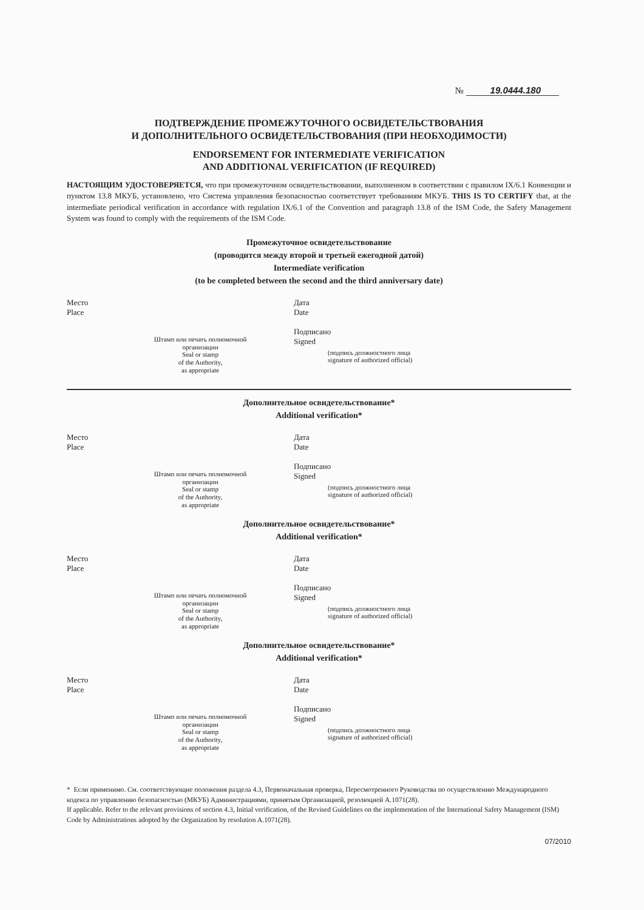№ 19.0444.180
ПОДТВЕРЖДЕНИЕ ПРОМЕЖУТОЧНОГО ОСВИДЕТЕЛЬСТВОВАНИЯ
И ДОПОЛНИТЕЛЬНОГО ОСВИДЕТЕЛЬСТВОВАНИЯ (ПРИ НЕОБХОДИМОСТИ)
ENDORSEMENT FOR INTERMEDIATE VERIFICATION
AND ADDITIONAL VERIFICATION (IF REQUIRED)
НАСТОЯЩИМ УДОСТОВЕРЯЕТСЯ, что при промежуточном освидетельствовании, выполненном в соответствии с правилом IX/6.1 Конвенции и пунктом 13.8 МКУБ, установлено, что Система управления безопасностью соответствует требованиям МКУБ. THIS IS TO CERTIFY that, at the intermediate periodical verification in accordance with regulation IX/6.1 of the Convention and paragraph 13.8 of the ISM Code, the Safety Management System was found to comply with the requirements of the ISM Code.
Промежуточное освидетельствование
(проводится между второй и третьей ежегодной датой)
Intermediate verification
(to be completed between the second and the third anniversary date)
Место
Place
Штамп или печать полномочной организации
Seal or stamp
of the Authority,
as appropriate
Дата
Date
Подписано
Signed (подпись должностного лица
signature of authorized official)
Дополнительное освидетельствование*
Additional verification*
Место
Place
Штамп или печать полномочной организации
Seal or stamp
of the Authority,
as appropriate
Дата
Date
Подписано
Signed (подпись должностного лица
signature of authorized official)
Дополнительное освидетельствование*
Additional verification*
Место
Place
Штамп или печать полномочной организации
Seal or stamp
of the Authority,
as appropriate
Дата
Date
Подписано
Signed (подпись должностного лица
signature of authorized official)
Дополнительное освидетельствование*
Additional verification*
Место
Place
Штамп или печать полномочной организации
Seal or stamp
of the Authority,
as appropriate
Дата
Date
Подписано
Signed (подпись должностного лица
signature of authorized official)
* Если применимо. См. соответствующие положения раздела 4.3, Первоначальная проверка, Пересмотренного Руководства по осуществлению Международного кодекса по управлению безопасностью (МКУБ) Администрациями, принятым Организацией, резолюцией A.1071(28).
If applicable. Refer to the relevant provisions of section 4.3, Initial verification, of the Revised Guidelines on the implementation of the International Safety Management (ISM) Code by Administrations adopted by the Organization by resolution A.1071(28).
07/2010